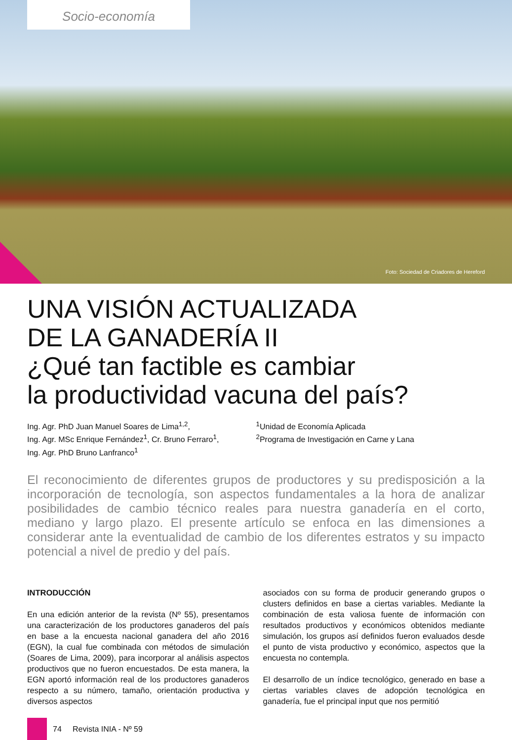Socio-economía
Foto: Sociedad de Criadores de Hereford
UNA VISIÓN ACTUALIZADA
DE LA GANADERÍA II
¿Qué tan factible es cambiar
la productividad vacuna del país?
Ing. Agr. PhD Juan Manuel Soares de Lima<sup>1,2</sup>,
Ing. Agr. MSc Enrique Fernández<sup>1</sup>, Cr. Bruno Ferraro<sup>1</sup>,
Ing. Agr. PhD Bruno Lanfranco<sup>1</sup>
<sup>1</sup> Unidad de Economía Aplicada
<sup>2</sup> Programa de Investigación en Carne y Lana
El reconocimiento de diferentes grupos de productores y su predisposición a la incorporación de tecnología, son aspectos fundamentales a la hora de analizar posibilidades de cambio técnico reales para nuestra ganadería en el corto, mediano y largo plazo. El presente artículo se enfoca en las dimensiones a considerar ante la eventualidad de cambio de los diferentes estratos y su impacto potencial a nivel de predio y del país.
INTRODUCCIÓN
En una edición anterior de la revista (Nº 55), presentamos una caracterización de los productores ganaderos del país en base a la encuesta nacional ganadera del año 2016 (EGN), la cual fue combinada con métodos de simulación (Soares de Lima, 2009), para incorporar al análisis aspectos productivos que no fueron encuestados. De esta manera, la EGN aportó información real de los productores ganaderos respecto a su número, tamaño, orientación productiva y diversos aspectos
asociados con su forma de producir generando grupos o clusters definidos en base a ciertas variables. Mediante la combinación de esta valiosa fuente de información con resultados productivos y económicos obtenidos mediante simulación, los grupos así definidos fueron evaluados desde el punto de vista productivo y económico, aspectos que la encuesta no contempla.
El desarrollo de un índice tecnológico, generado en base a ciertas variables claves de adopción tecnológica en ganadería, fue el principal input que nos permitió
74 Revista INIA - Nº 59